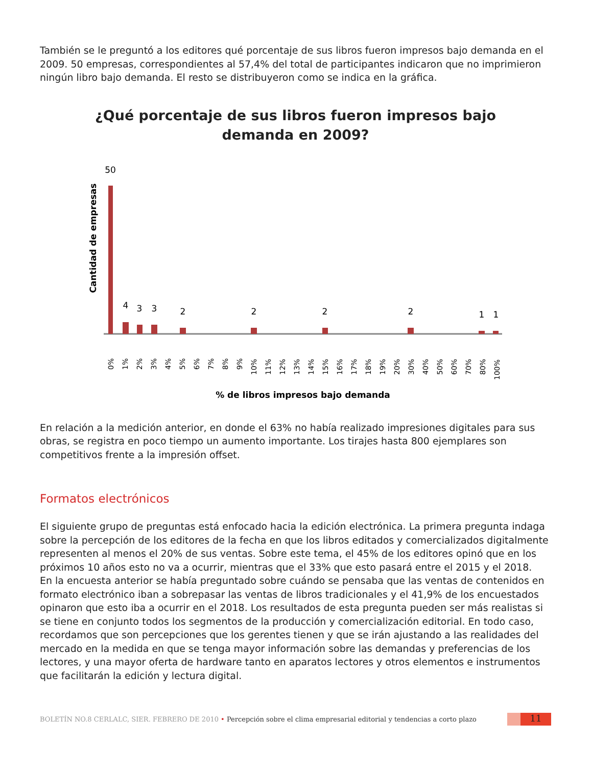También se le preguntó a los editores qué porcentaje de sus libros fueron impresos bajo demanda en el 2009. 50 empresas, correspondientes al 57,4% del total de participantes indicaron que no imprimieron ningún libro bajo demanda. El resto se distribuyeron como se indica en la gráfica.
¿Qué porcentaje de sus libros fueron impresos bajo
demanda en 2009?
Cantidad de empresas
50
4
3
3
2
2
2
2
1
1
0%
1%
2%
3%
4%
5%
6%
7%
8%
9%
10%
11%
12%
13%
14%
15%
16%
17%
18%
19%
20%
30%
40%
50%
60%
70%
80%
100%
% de libros impresos bajo demanda
En relación a la medición anterior, en donde el 63% no había realizado impresiones digitales para sus obras, se registra en poco tiempo un aumento importante. Los tirajes hasta 800 ejemplares son competitivos frente a la impresión offset.
Formatos electrónicos
El siguiente grupo de preguntas está enfocado hacia la edición electrónica. La primera pregunta indaga sobre la percepción de los editores de la fecha en que los libros editados y comercializados digitalmente representen al menos el 20% de sus ventas. Sobre este tema, el 45% de los editores opinó que en los próximos 10 años esto no va a ocurrir, mientras que el 33% que esto pasará entre el 2015 y el 2018.
En la encuesta anterior se había preguntado sobre cuándo se pensaba que las ventas de contenidos en formato electrónico iban a sobrepasar las ventas de libros tradicionales y el 41,9% de los encuestados opinaron que esto iba a ocurrir en el 2018. Los resultados de esta pregunta pueden ser más realistas si se tiene en conjunto todos los segmentos de la producción y comercialización editorial. En todo caso, recordamos que son percepciones que los gerentes tienen y que se irán ajustando a las realidades del mercado en la medida en que se tenga mayor información sobre las demandas y preferencias de los lectores, y una mayor oferta de hardware tanto en aparatos lectores y otros elementos e instrumentos que facilitarán la edición y lectura digital.
BOLETÍN NO.8 CERLALC, SIER. FEBRERO DE 2010 • Percepción sobre el clima empresarial editorial y tendencias a corto plazo
11